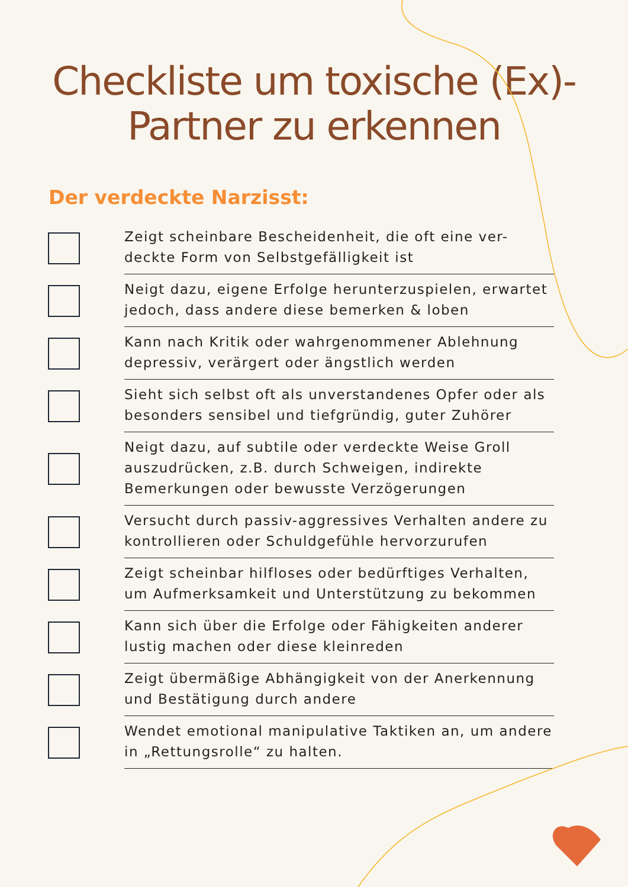Checkliste um toxische (Ex)-
Partner zu erkennen
Der verdeckte Narzisst:
Zeigt scheinbare Bescheidenheit, die oft eine ver-deckte Form von Selbstgefälligkeit ist
Neigt dazu, eigene Erfolge herunterzuspielen, erwartet jedoch, dass andere diese bemerken & loben
Kann nach Kritik oder wahrgenommener Ablehnung depressiv, verärgert oder ängstlich werden
Sieht sich selbst oft als unverstandenes Opfer oder als besonders sensibel und tiefgründig, guter Zuhörer
Neigt dazu, auf subtile oder verdeckte Weise Groll auszudrücken, z.B. durch Schweigen, indirekte Bemerkungen oder bewusste Verzögerungen
Versucht durch passiv-aggressives Verhalten andere zu kontrollieren oder Schuldgefühle hervorzurufen
Zeigt scheinbar hilfloses oder bedürftiges Verhalten, um Aufmerksamkeit und Unterstützung zu bekommen
Kann sich über die Erfolge oder Fähigkeiten anderer lustig machen oder diese kleinreden
Zeigt übermäßige Abhängigkeit von der Anerkennung und Bestätigung durch andere
Wendet emotional manipulative Taktiken an, um andere in „Rettungsrolle“ zu halten.